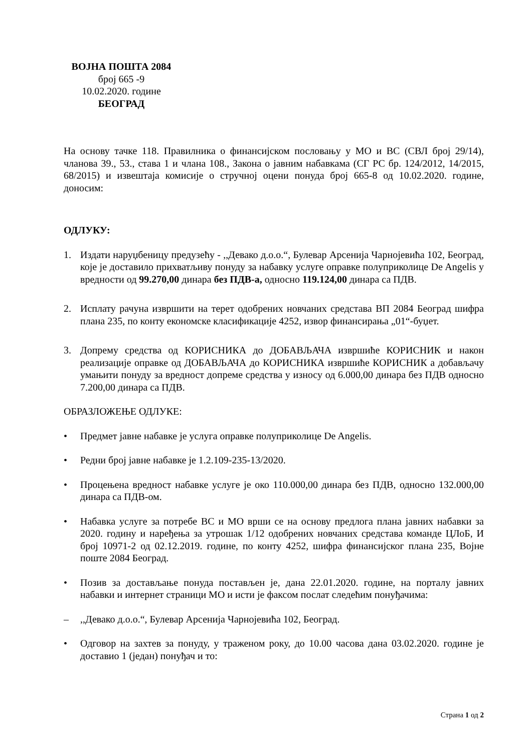ВОЈНА ПОШТА 2084
број 665 -9
10.02.2020. године
БЕОГРАД
На основу тачке 118. Правилника о финансијском пословању у МО и ВС (СВЛ број 29/14), чланова 39., 53., става 1 и члана 108., Закона о јавним набавкама (СГ РС бр. 124/2012, 14/2015, 68/2015) и извештаја комисије о стручној оцени понуда број 665-8 од 10.02.2020. године, доносим:
ОДЛУКУ:
1. Издати наруџбеницу предузећу - ,,Девако д.о.о.“, Булевар Арсенија Чарнојевића 102, Београд, које је доставило прихватљиву понуду за набавку услуге оправке полуприколице De Angelis у вредности од 99.270,00 динара без ПДВ-а, односно 119.124,00 динара са ПДВ.
2. Исплату рачуна извршити на терет одобрених новчаних средстава ВП 2084 Београд шифра плана 235, по конту економске класификације 4252, извор финансирања „01“-буџет.
3. Допрему средства од КОРИСНИКА до ДОБАВЉАЧА извршиће КОРИСНИК и након реализације оправке од ДОБАВЉАЧА до КОРИСНИКА извршиће КОРИСНИК а добављачу умањити понуду за вредност допреме средства у износу од 6.000,00 динара без ПДВ односно 7.200,00 динара са ПДВ.
ОБРАЗЛОЖЕЊЕ ОДЛУКЕ:
• Предмет јавне набавке је услуга оправке полуприколице De Angelis.
• Редни број јавне набавке је 1.2.109-235-13/2020.
• Процењена вредност набавке услуге је око 110.000,00 динара без ПДВ, односно 132.000,00 динара са ПДВ-ом.
• Набавка услуге за потребе ВС и МО врши се на основу предлога плана јавних набавки за 2020. годину и наређења за утрошак 1/12 одобрених новчаних средстава команде ЦЛоБ, И број 10971-2 од 02.12.2019. године, по конту 4252, шифра финансијског плана 235, Војне поште 2084 Београд.
• Позив за достављање понуда постављен је, дана 22.01.2020. године, на порталу јавних набавки и интернет страници МО и исти је факсом послат следећим понуђачима:
–,,Девако д.о.о.“, Булевар Арсенија Чарнојевића 102, Београд.
• Одговор на захтев за понуду, у траженом року, до 10.00 часова дана 03.02.2020. године је доставио 1 (један) понуђач и то:
Страна 1 од 2